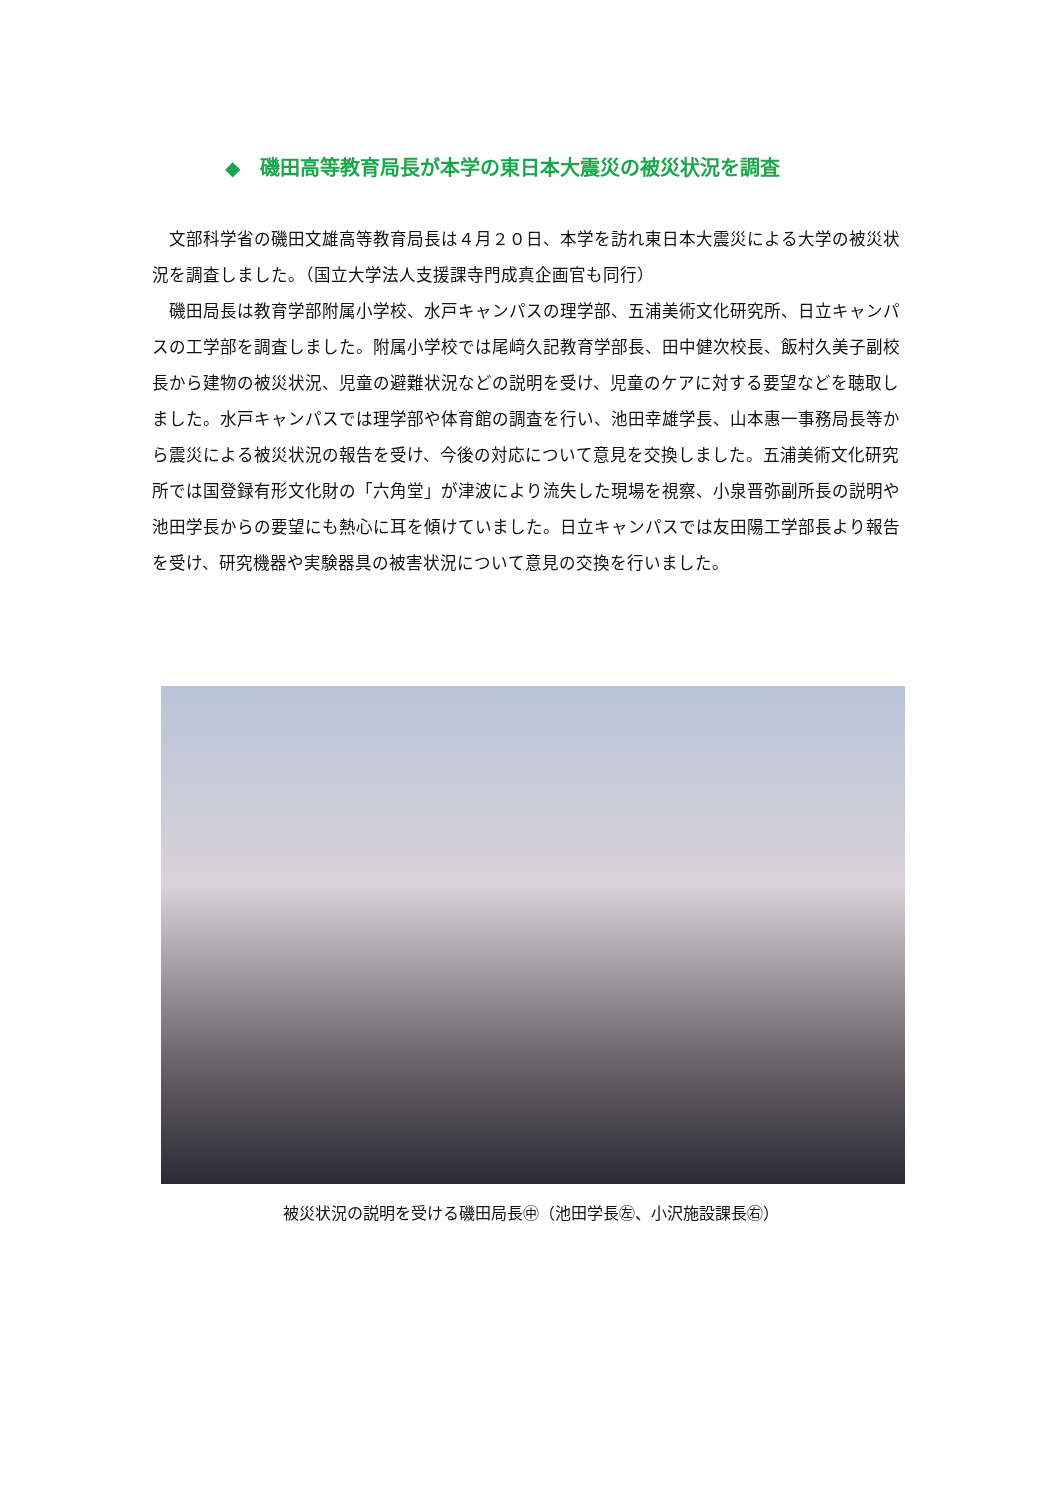◆　磯田高等教育局長が本学の東日本大震災の被災状況を調査
文部科学省の磯田文雄高等教育局長は４月２０日、本学を訪れ東日本大震災による大学の被災状況を調査しました。（国立大学法人支援課寺門成真企画官も同行）
磯田局長は教育学部附属小学校、水戸キャンパスの理学部、五浦美術文化研究所、日立キャンパスの工学部を調査しました。附属小学校では尾﨑久記教育学部長、田中健次校長、飯村久美子副校長から建物の被災状況、児童の避難状況などの説明を受け、児童のケアに対する要望などを聴取しました。水戸キャンパスでは理学部や体育館の調査を行い、池田幸雄学長、山本惠一事務局長等から震災による被災状況の報告を受け、今後の対応について意見を交換しました。五浦美術文化研究所では国登録有形文化財の「六角堂」が津波により流失した現場を視察、小泉晋弥副所長の説明や池田学長からの要望にも熱心に耳を傾けていました。日立キャンパスでは友田陽工学部長より報告を受け、研究機器や実験器具の被害状況について意見の交換を行いました。
被災状況の説明を受ける磯田局長㊥（池田学長㊧、小沢施設課長㊨）